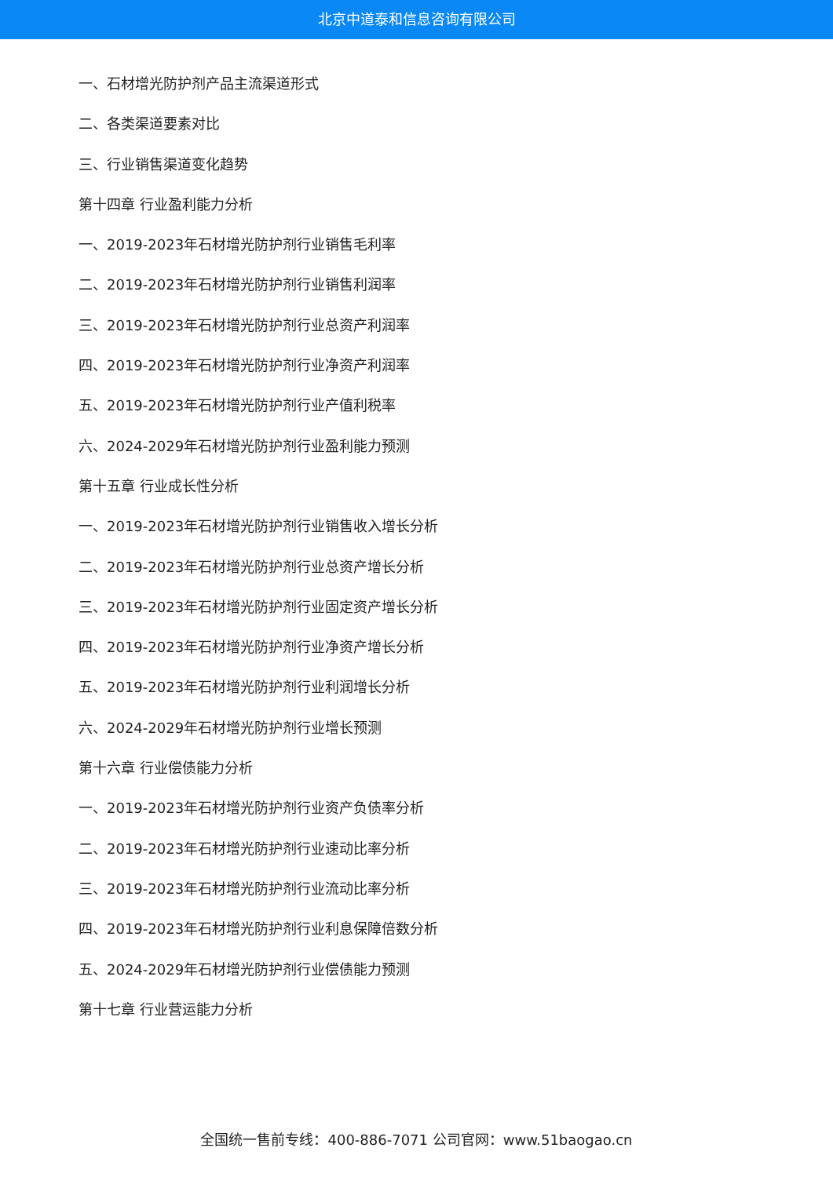北京中道泰和信息咨询有限公司
一、石材增光防护剂产品主流渠道形式
二、各类渠道要素对比
三、行业销售渠道变化趋势
第十四章 行业盈利能力分析
一、2019-2023年石材增光防护剂行业销售毛利率
二、2019-2023年石材增光防护剂行业销售利润率
三、2019-2023年石材增光防护剂行业总资产利润率
四、2019-2023年石材增光防护剂行业净资产利润率
五、2019-2023年石材增光防护剂行业产值利税率
六、2024-2029年石材增光防护剂行业盈利能力预测
第十五章 行业成长性分析
一、2019-2023年石材增光防护剂行业销售收入增长分析
二、2019-2023年石材增光防护剂行业总资产增长分析
三、2019-2023年石材增光防护剂行业固定资产增长分析
四、2019-2023年石材增光防护剂行业净资产增长分析
五、2019-2023年石材增光防护剂行业利润增长分析
六、2024-2029年石材增光防护剂行业增长预测
第十六章 行业偿债能力分析
一、2019-2023年石材增光防护剂行业资产负债率分析
二、2019-2023年石材增光防护剂行业速动比率分析
三、2019-2023年石材增光防护剂行业流动比率分析
四、2019-2023年石材增光防护剂行业利息保障倍数分析
五、2024-2029年石材增光防护剂行业偿债能力预测
第十七章 行业营运能力分析
全国统一售前专线：400-886-7071 公司官网：www.51baogao.cn